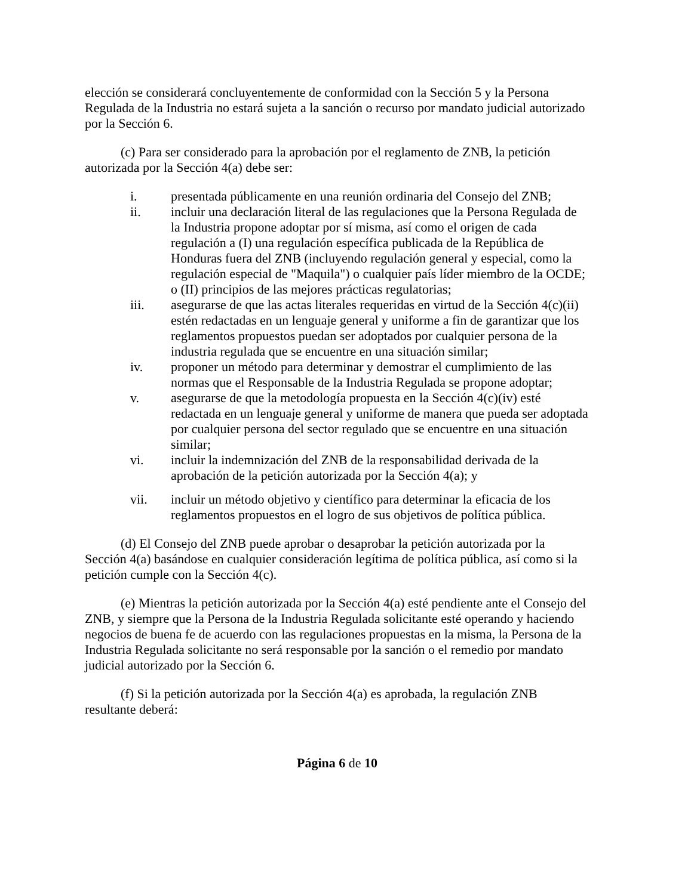elección se considerará concluyentemente de conformidad con la Sección 5 y la Persona Regulada de la Industria no estará sujeta a la sanción o recurso por mandato judicial autorizado por la Sección 6.
(c) Para ser considerado para la aprobación por el reglamento de ZNB, la petición autorizada por la Sección 4(a) debe ser:
i. presentada públicamente en una reunión ordinaria del Consejo del ZNB;
ii. incluir una declaración literal de las regulaciones que la Persona Regulada de la Industria propone adoptar por sí misma, así como el origen de cada regulación a (I) una regulación específica publicada de la República de Honduras fuera del ZNB (incluyendo regulación general y especial, como la regulación especial de "Maquila") o cualquier país líder miembro de la OCDE; o (II) principios de las mejores prácticas regulatorias;
iii. asegurarse de que las actas literales requeridas en virtud de la Sección 4(c)(ii) estén redactadas en un lenguaje general y uniforme a fin de garantizar que los reglamentos propuestos puedan ser adoptados por cualquier persona de la industria regulada que se encuentre en una situación similar;
iv. proponer un método para determinar y demostrar el cumplimiento de las normas que el Responsable de la Industria Regulada se propone adoptar;
v. asegurarse de que la metodología propuesta en la Sección 4(c)(iv) esté redactada en un lenguaje general y uniforme de manera que pueda ser adoptada por cualquier persona del sector regulado que se encuentre en una situación similar;
vi. incluir la indemnización del ZNB de la responsabilidad derivada de la aprobación de la petición autorizada por la Sección 4(a); y
vii. incluir un método objetivo y científico para determinar la eficacia de los reglamentos propuestos en el logro de sus objetivos de política pública.
(d) El Consejo del ZNB puede aprobar o desaprobar la petición autorizada por la Sección 4(a) basándose en cualquier consideración legítima de política pública, así como si la petición cumple con la Sección 4(c).
(e) Mientras la petición autorizada por la Sección 4(a) esté pendiente ante el Consejo del ZNB, y siempre que la Persona de la Industria Regulada solicitante esté operando y haciendo negocios de buena fe de acuerdo con las regulaciones propuestas en la misma, la Persona de la Industria Regulada solicitante no será responsable por la sanción o el remedio por mandato judicial autorizado por la Sección 6.
(f) Si la petición autorizada por la Sección 4(a) es aprobada, la regulación ZNB resultante deberá:
Página 6 de 10